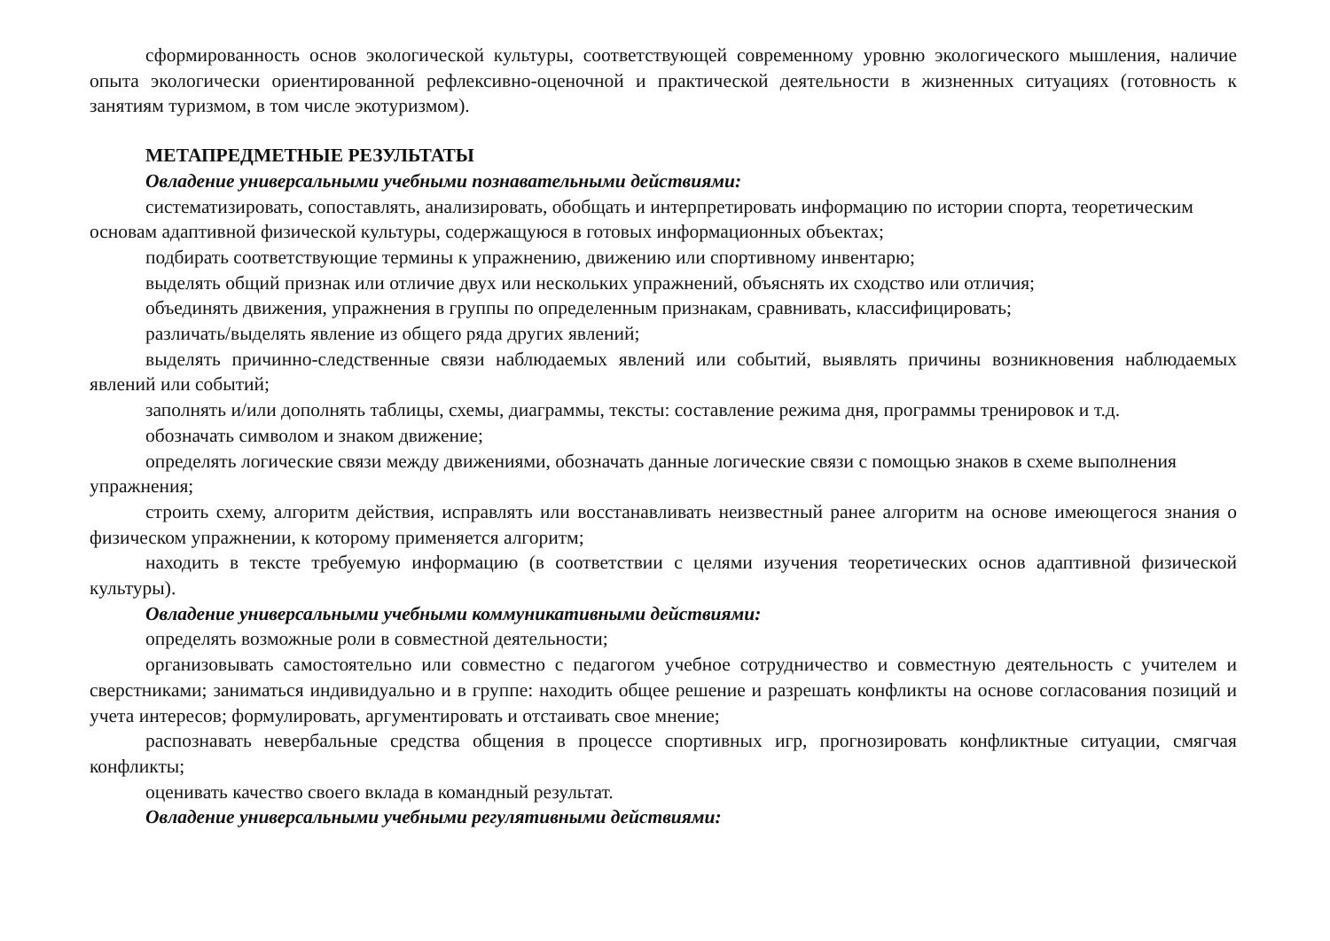сформированность основ экологической культуры, соответствующей современному уровню экологического мышления, наличие опыта экологически ориентированной рефлексивно-оценочной и практической деятельности в жизненных ситуациях (готовность к занятиям туризмом, в том числе экотуризмом).
МЕТАПРЕДМЕТНЫЕ РЕЗУЛЬТАТЫ
Овладение универсальными учебными познавательными действиями:
систематизировать, сопоставлять, анализировать, обобщать и интерпретировать информацию по истории спорта, теоретическим основам адаптивной физической культуры, содержащуюся в готовых информационных объектах;
подбирать соответствующие термины к упражнению, движению или спортивному инвентарю;
выделять общий признак или отличие двух или нескольких упражнений, объяснять их сходство или отличия;
объединять движения, упражнения в группы по определенным признакам, сравнивать, классифицировать;
различать/выделять явление из общего ряда других явлений;
выделять причинно-следственные связи наблюдаемых явлений или событий, выявлять причины возникновения наблюдаемых явлений или событий;
заполнять и/или дополнять таблицы, схемы, диаграммы, тексты: составление режима дня, программы тренировок и т.д.
обозначать символом и знаком движение;
определять логические связи между движениями, обозначать данные логические связи с помощью знаков в схеме выполнения упражнения;
строить схему, алгоритм действия, исправлять или восстанавливать неизвестный ранее алгоритм на основе имеющегося знания о физическом упражнении, к которому применяется алгоритм;
находить в тексте требуемую информацию (в соответствии с целями изучения теоретических основ адаптивной физической культуры).
Овладение универсальными учебными коммуникативными действиями:
определять возможные роли в совместной деятельности;
организовывать самостоятельно или совместно с педагогом учебное сотрудничество и совместную деятельность с учителем и сверстниками; заниматься индивидуально и в группе: находить общее решение и разрешать конфликты на основе согласования позиций и учета интересов; формулировать, аргументировать и отстаивать свое мнение;
распознавать невербальные средства общения в процессе спортивных игр, прогнозировать конфликтные ситуации, смягчая конфликты;
оценивать качество своего вклада в командный результат.
Овладение универсальными учебными регулятивными действиями: